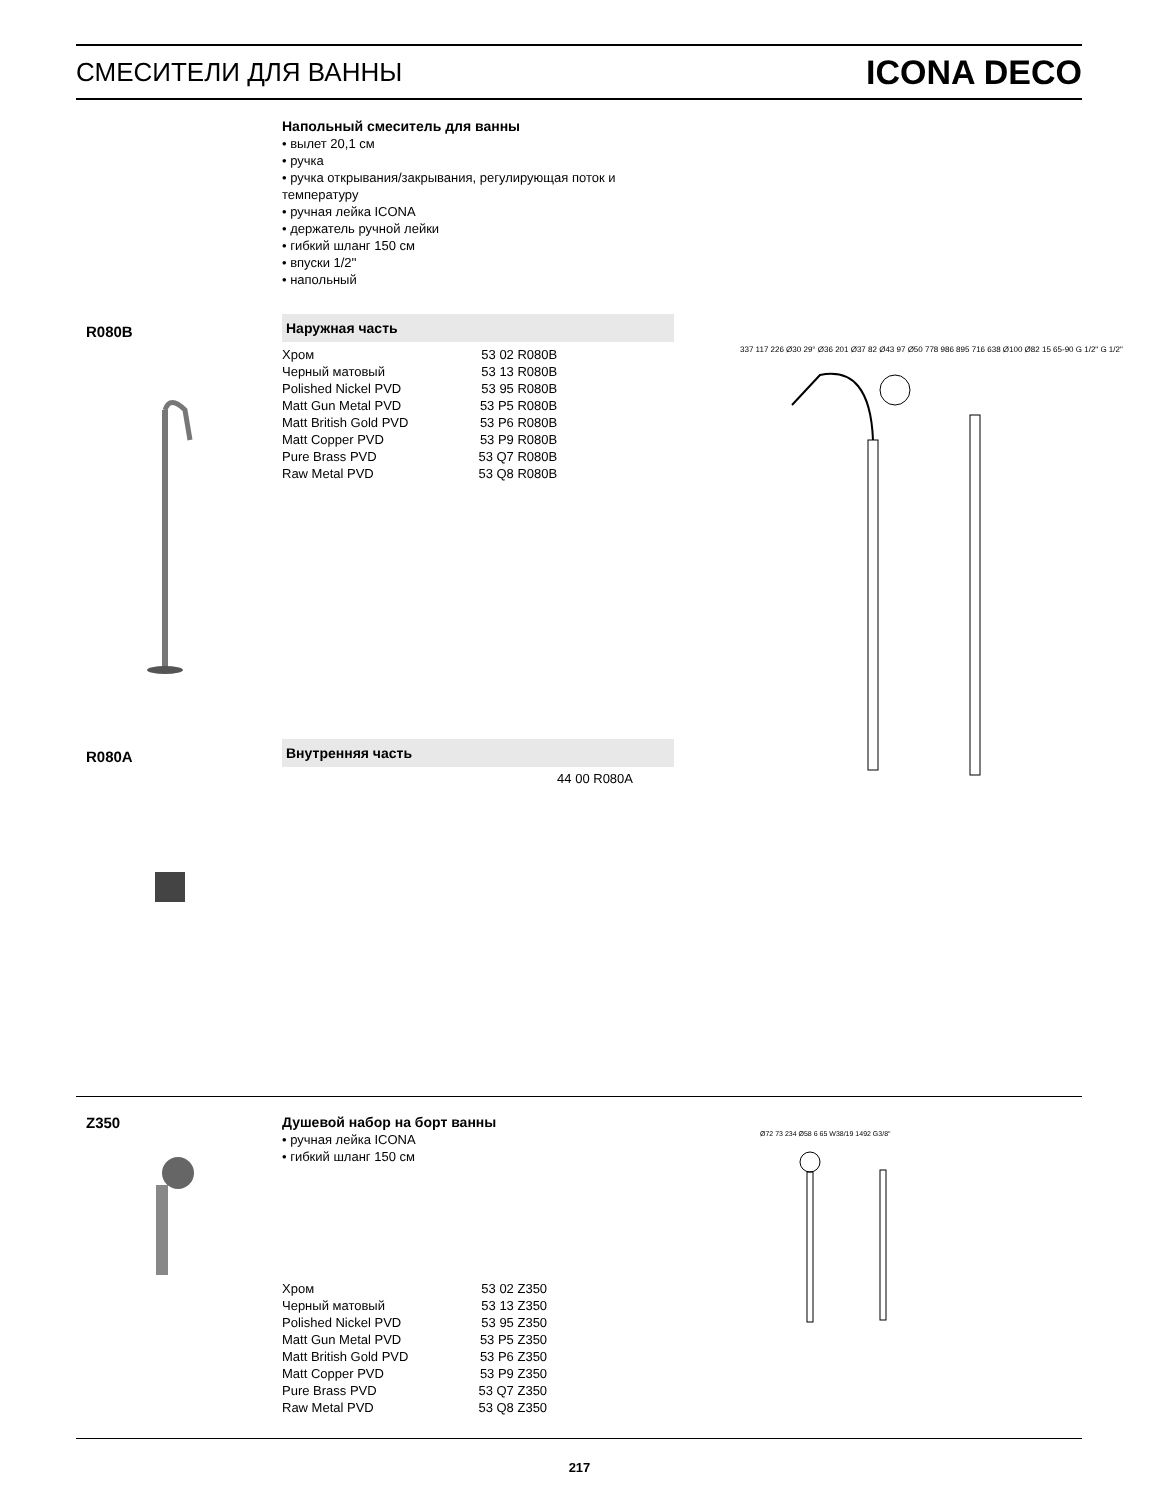СМЕСИТЕЛИ ДЛЯ ВАННЫ ICONA DECO
Напольный смеситель для ванны
• вылет 20,1 см
• ручка
• ручка открывания/закрывания, регулирующая поток и температуру
• ручная лейка ICONA
• держатель ручной лейки
• гибкий шланг 150 см
• впуски 1/2''
• напольный
R080B
Наружная часть
| Хром | 53 02 R080B |
| Черный матовый | 53 13 R080B |
| Polished Nickel PVD | 53 95 R080B |
| Matt Gun Metal PVD | 53 P5 R080B |
| Matt British Gold PVD | 53 P6 R080B |
| Matt Copper PVD | 53 P9 R080B |
| Pure Brass PVD | 53 Q7 R080B |
| Raw Metal PVD | 53 Q8 R080B |
337 117 226 Ø30 29° Ø36 201 Ø37 82 Ø43 97 Ø50 778 986 895 716 638 Ø100 Ø82 15 65-90 G 1/2" G 1/2"
R080A
Внутренняя часть
44 00 R080A
Z350
Душевой набор на борт ванны
• ручная лейка ICONA
• гибкий шланг 150 см
| Хром | 53 02 Z350 |
| Черный матовый | 53 13 Z350 |
| Polished Nickel PVD | 53 95 Z350 |
| Matt Gun Metal PVD | 53 P5 Z350 |
| Matt British Gold PVD | 53 P6 Z350 |
| Matt Copper PVD | 53 P9 Z350 |
| Pure Brass PVD | 53 Q7 Z350 |
| Raw Metal PVD | 53 Q8 Z350 |
Ø72 73 234 Ø58 6 65 W38/19 1492 G3/8"
217